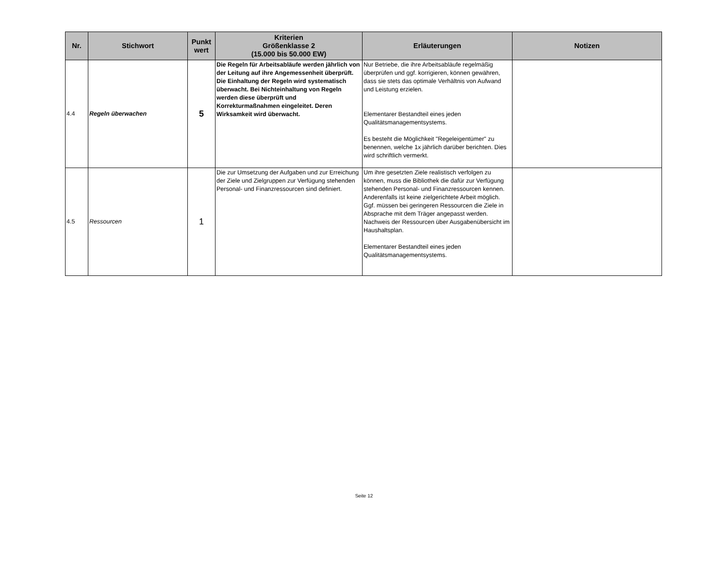| Nr. | Stichwort | Punkt wert | Kriterien Größenklasse 2 (15.000 bis 50.000 EW) | Erläuterungen | Notizen |
| --- | --- | --- | --- | --- | --- |
| 4.4 | Regeln überwachen | 5 | Die Regeln für Arbeitsabläufe werden jährlich von der Leitung auf ihre Angemessenheit überprüft. Die Einhaltung der Regeln wird systematisch überwacht. Bei Nichteinhaltung von Regeln werden diese überprüft und Korrekturmaßnahmen eingeleitet. Deren Wirksamkeit wird überwacht. | Nur Betriebe, die ihre Arbeitsabläufe regelmäßig überprüfen und ggf. korrigieren, können gewähren, dass sie stets das optimale Verhältnis von Aufwand und Leistung erzielen. Elementarer Bestandteil eines jeden Qualitätsmanagementsystems. Es besteht die Möglichkeit "Regeleigentümer" zu benennen, welche 1x jährlich darüber berichten. Dies wird schriftlich vermerkt. | |
| 4.5 | Ressourcen | 1 | Die zur Umsetzung der Aufgaben und zur Erreichung der Ziele und Zielgruppen zur Verfügung stehenden Personal- und Finanzressourcen sind definiert. | Um ihre gesetzten Ziele realistisch verfolgen zu können, muss die Bibliothek die dafür zur Verfügung stehenden Personal- und Finanzressourcen kennen. Anderenfalls ist keine zielgerichtete Arbeit möglich. Ggf. müssen bei geringeren Ressourcen die Ziele in Absprache mit dem Träger angepasst werden. Nachweis der Ressourcen über Ausgabenübersicht im Haushaltsplan. Elementarer Bestandteil eines jeden Qualitätsmanagementsystems. | |
Seite 12